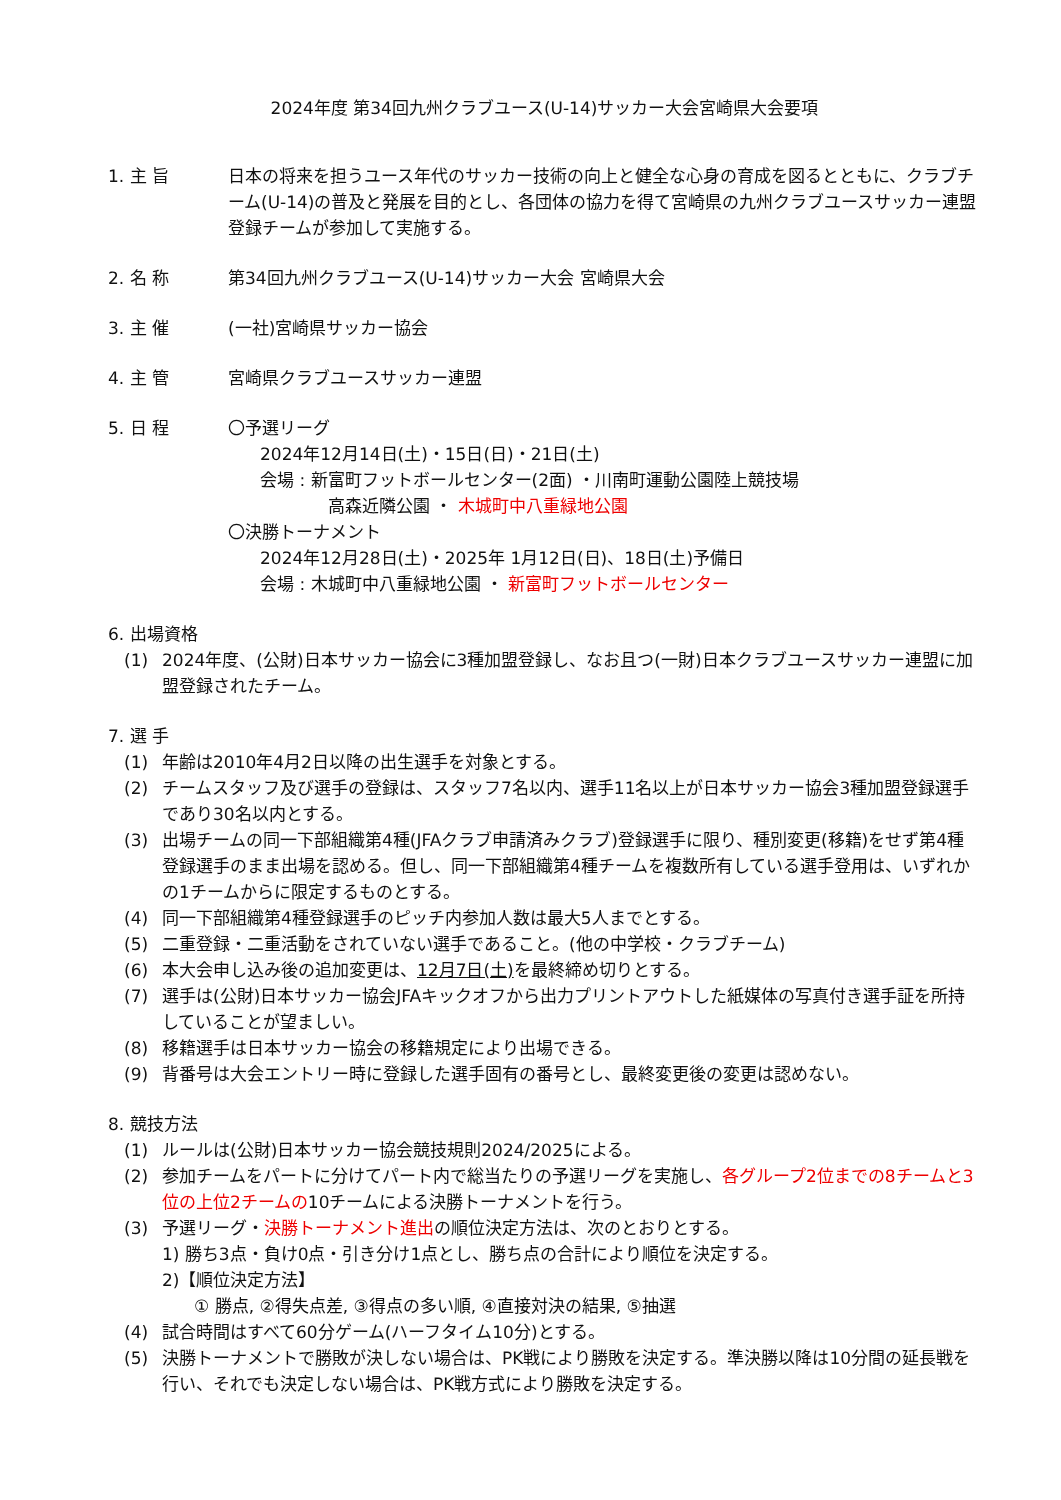2024年度 第34回九州クラブユース(U-14)サッカー大会宮崎県大会要項
1. 主 旨 日本の将来を担うユース年代のサッカー技術の向上と健全な心身の育成を図るとともに、クラブチーム(U-14)の普及と発展を目的とし、各団体の協力を得て宮崎県の九州クラブユースサッカー連盟登録チームが参加して実施する。
2. 名 称 第34回九州クラブユース(U-14)サッカー大会 宮崎県大会
3. 主 催 (一社)宮崎県サッカー協会
4. 主 管 宮崎県クラブユースサッカー連盟
5. 日 程 〇予選リーグ
2024年12月14日(土)・15日(日)・21日(土)
会場 : 新富町フットボールセンター(2面) ・川南町運動公園陸上競技場
高森近隣公園 ・ 木城町中八重緑地公園
〇決勝トーナメント
2024年12月28日(土)・2025年 1月12日(日)、18日(土)予備日
会場 : 木城町中八重緑地公園 ・ 新富町フットボールセンター
6. 出場資格
(1) 2024年度、(公財)日本サッカー協会に3種加盟登録し、なお且つ(一財)日本クラブユースサッカー連盟に加盟登録されたチーム。
7. 選 手
(1) 年齢は2010年4月2日以降の出生選手を対象とする。
(2) チームスタッフ及び選手の登録は、スタッフ7名以内、選手11名以上が日本サッカー協会3種加盟登録選手であり30名以内とする。
(3) 出場チームの同一下部組織第4種(JFAクラブ申請済みクラブ)登録選手に限り、種別変更(移籍)をせず第4種登録選手のまま出場を認める。但し、同一下部組織第4種チームを複数所有している選手登用は、いずれかの1チームからに限定するものとする。
(4) 同一下部組織第4種登録選手のピッチ内参加人数は最大5人までとする。
(5) 二重登録・二重活動をされていない選手であること。(他の中学校・クラブチーム)
(6) 本大会申し込み後の追加変更は、12月7日(土) を最終締め切りとする。
(7) 選手は(公財)日本サッカー協会JFAキックオフから出力プリントアウトした紙媒体の写真付き選手証を所持していることが望ましい。
(8) 移籍選手は日本サッカー協会の移籍規定により出場できる。
(9) 背番号は大会エントリー時に登録した選手固有の番号とし、最終変更後の変更は認めない。
8. 競技方法
(1) ルールは(公財)日本サッカー協会競技規則2024/2025による。
(2) 参加チームをパートに分けてパート内で総当たりの予選リーグを実施し、各グループ2位までの8チームと3位の上位2チームの10チームによる決勝トーナメントを行う。
(3) 予選リーグ・決勝トーナメント進出の順位決定方法は、次のとおりとする。
1) 勝ち3点・負け0点・引き分け1点とし、勝ち点の合計により順位を決定する。
2)【順位決定方法】
① 勝点, ②得失点差, ③得点の多い順, ④直接対決の結果, ⑤抽選
(4) 試合時間はすべて60分ゲーム(ハーフタイム10分)とする。
(5) 決勝トーナメントで勝敗が決しない場合は、PK戦により勝敗を決定する。準決勝以降は10分間の延長戦を行い、それでも決定しない場合は、PK戦方式により勝敗を決定する。